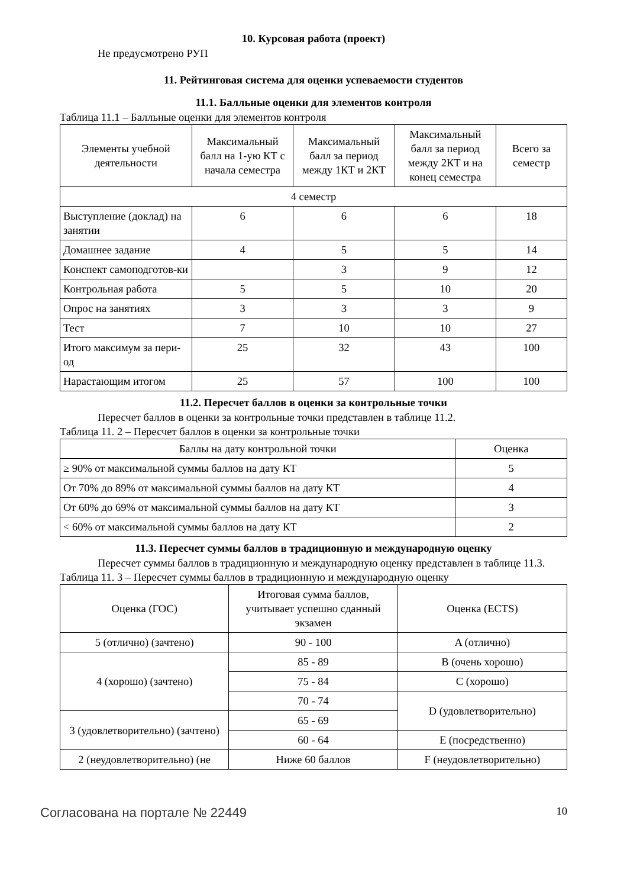10. Курсовая работа (проект)
Не предусмотрено РУП
11. Рейтинговая система для оценки успеваемости студентов
11.1. Балльные оценки для элементов контроля
Таблица 11.1 – Балльные оценки для элементов контроля
| Элементы учебной деятельности | Максимальный балл на 1-ую КТ с начала семестра | Максимальный балл за период между 1КТ и 2КТ | Максимальный балл за период между 2КТ и на конец семестра | Всего за семестр |
| --- | --- | --- | --- | --- |
| 4 семестр | | | | |
| Выступление (доклад) на занятии | 6 | 6 | 6 | 18 |
| Домашнее задание | 4 | 5 | 5 | 14 |
| Конспект самоподготов-ки | | 3 | 9 | 12 |
| Контрольная работа | 5 | 5 | 10 | 20 |
| Опрос на занятиях | 3 | 3 | 3 | 9 |
| Тест | 7 | 10 | 10 | 27 |
| Итого максимум за пери-од | 25 | 32 | 43 | 100 |
| Нарастающим итогом | 25 | 57 | 100 | 100 |
11.2. Пересчет баллов в оценки за контрольные точки
Пересчет баллов в оценки за контрольные точки представлен в таблице 11.2.
Таблица 11. 2 – Пересчет баллов в оценки за контрольные точки
| Баллы на дату контрольной точки | Оценка |
| --- | --- |
| ≥ 90% от максимальной суммы баллов на дату КТ | 5 |
| От 70% до 89% от максимальной суммы баллов на дату КТ | 4 |
| От 60% до 69% от максимальной суммы баллов на дату КТ | 3 |
| < 60% от максимальной суммы баллов на дату КТ | 2 |
11.3. Пересчет суммы баллов в традиционную и международную оценку
Пересчет суммы баллов в традиционную и международную оценку представлен в таблице 11.3.
Таблица 11. 3 – Пересчет суммы баллов в традиционную и международную оценку
| Оценка (ГОС) | Итоговая сумма баллов, учитывает успешно сданный экзамен | Оценка (ECTS) |
| --- | --- | --- |
| 5 (отлично) (зачтено) | 90 - 100 | A (отлично) |
| 4 (хорошо) (зачтено) | 85 - 89 | B (очень хорошо) |
| | 75 - 84 | C (хорошо) |
| | 70 - 74 | D (удовлетворительно) |
| 3 (удовлетворительно) (зачтено) | 65 - 69 | |
| | 60 - 64 | E (посредственно) |
| 2 (неудовлетворительно) (не | Ниже 60 баллов | F (неудовлетворительно) |
Согласована на портале № 22449 10